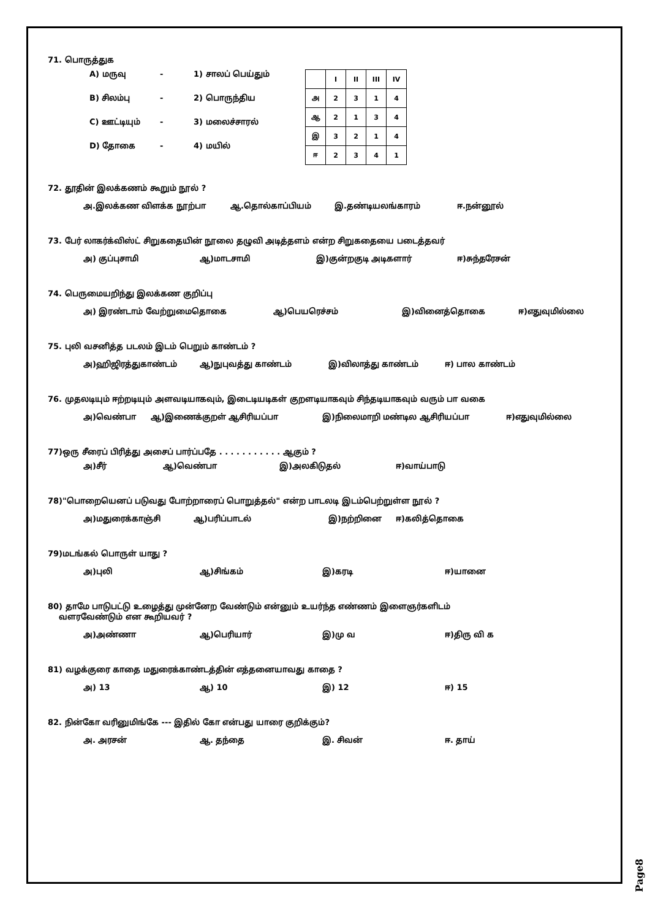71. பொருத்துக
A) மருவு - 1) சாலப் பெய்தும்
B) சிலம்பு - 2) பொருந்திய
C) ஊட்டியும் - 3) மலைச்சாரல்
D) தோகை - 4) மயில்
| | I | II | III | IV |
| --- | --- | --- | --- | --- |
| அ | 2 | 3 | 1 | 4 |
| ஆ | 2 | 1 | 3 | 4 |
| இ | 3 | 2 | 1 | 4 |
| ஈ | 2 | 3 | 4 | 1 |
72. தூதின் இலக்கணம் கூறும் நூல் ?
அ.இலக்கண விளக்க நூற்பா ஆ.தொல்காப்பியம் இ.தண்டியலங்காரம் ஈ.நன்னூல்
73. பேர் லாகர்க்விஸ்ட் சிறுகதையின் நூலை தழுவி அடித்தளம் என்ற சிறுகதையை படைத்தவர்
அ) குப்புசாமி ஆ)மாடசாமி இ)குன்றகுடி அடிகளார் ஈ)சுந்தரேசன்
74. பெருமையறிந்து இலக்கண குறிப்பு
அ) இரண்டாம் வேற்றுமைதொகை ஆ)பெயரெச்சம் இ)வினைத்தொகை ஈ)எதுவுமில்லை
75. புலி வசனித்த படலம் இடம் பெறும் காண்டம் ?
அ)ஹிஜிரத்துகாண்டம் ஆ)நுபுவத்து காண்டம் இ)விலாத்து காண்டம் ஈ) பால காண்டம்
76. முதலடியும் ஈற்றடியும் அளவடியாகவும், இடைடியடிகள் குறளடியாகவும் சிந்தடியாகவும் வரும் பா வகை
அ)வெண்பா ஆ)இணைக்குறள் ஆசிரியப்பா இ)நிலைமாறி மண்டில ஆசிரியப்பா ஈ)எதுவுமில்லை
77)ஒரு சீரைப் பிரித்து அசைப் பார்ப்பதே . . . . . . . . . . . ஆகும் ?
அ)சீர் ஆ)வெண்பா இ)அலகிடுதல் ஈ)வாய்பாடு
78)"பொறையெனப் படுவது போற்றாரைப் பொறுத்தல்" என்ற பாடலடி இடம்பெற்றுள்ள நூல் ?
அ)மதுரைக்காஞ்சி ஆ)பரிப்பாடல் இ)நற்றினை ஈ)கலித்தொகை
79)மடங்கல் பொருள் யாது ?
அ)புலி ஆ)சிங்கம் இ)கரடி ஈ)யானை
80) தாமே பாடுபட்டு உழைத்து முன்னேற வேண்டும் என்னும் உயர்ந்த எண்ணம் இளைஞர்களிடம்
வளரவேண்டும் என கூறியவர் ?
அ)அண்ணா ஆ)பெரியார் இ)மு வ ஈ)திரு வி க
81) வழக்குரை காதை மதுரைக்காண்டத்தின் எத்தனையாவது காதை ?
அ) 13 ஆ) 10 இ) 12 ஈ) 15
82. நின்கோ வரினுமிங்கே --- இதில் கோ என்பது யாரை குறிக்கும்?
அ. அரசன் ஆ. தந்தை இ. சிவன் ஈ. தாய்
Page8